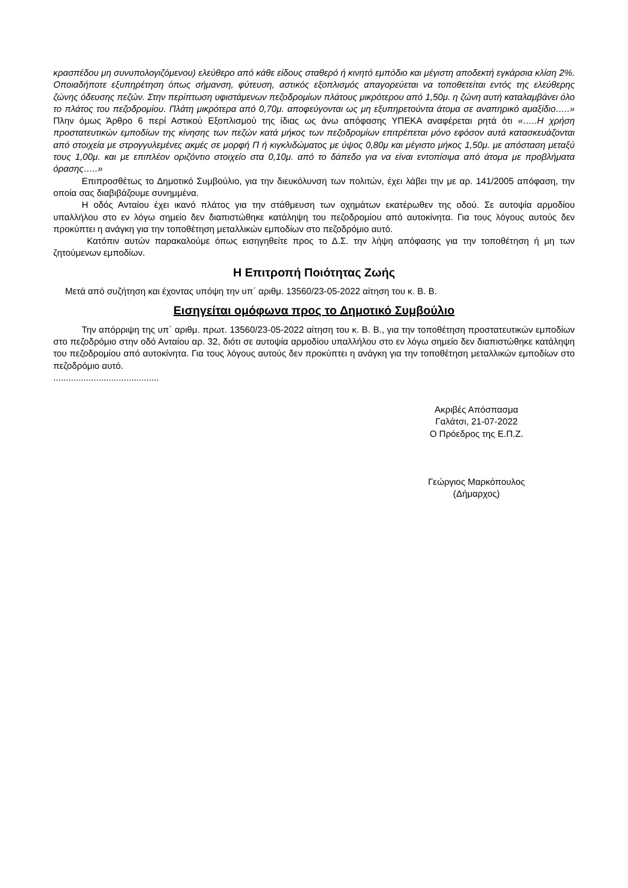κρασπέδου μη συνυπολογιζόμενου) ελεύθερο από κάθε είδους σταθερό ή κινητό εμπόδιο και μέγιστη αποδεκτή εγκάρσια κλίση 2%. Οποιαδήποτε εξυπηρέτηση όπως σήμανση, φύτευση, αστικός εξοπλισμός απαγορεύεται να τοποθετείται εντός της ελεύθερης ζώνης όδευσης πεζών. Στην περίπτωση υφιστάμενων πεζοδρομίων πλάτους μικρότερου από 1,50μ. η ζώνη αυτή καταλαμβάνει όλο το πλάτος του πεζοδρομίου. Πλάτη μικρότερα από 0,70μ. αποφεύγονται ως μη εξυπηρετούντα άτομα σε αναπηρικό αμαξίδιο…..» Πλην όμως Άρθρο 6 περί Αστικού Εξοπλισμού της ίδιας ως άνω απόφασης ΥΠΕΚΑ αναφέρεται ρητά ότι «…..Η χρήση προστατευτικών εμποδίων της κίνησης των πεζών κατά μήκος των πεζοδρομίων επιτρέπεται μόνο εφόσον αυτά κατασκευάζονται από στοιχεία με στρογγυλεμένες ακμές σε μορφή Π ή κιγκλιδώματος με ύψος 0,80μ και μέγιστο μήκος 1,50μ. με απόσταση μεταξύ τους 1,00μ. και με επιπλέον οριζόντιο στοιχείο στα 0,10μ. από το δάπεδο για να είναι εντοπίσιμα από άτομα με προβλήματα όρασης…..»
Επιπροσθέτως το Δημοτικό Συμβούλιο, για την διευκόλυνση των πολιτών, έχει λάβει την με αρ. 141/2005 απόφαση, την οποία σας διαβιβάζουμε συνημμένα.
Η οδός Ανταίου έχει ικανό πλάτος για την στάθμευση των οχημάτων εκατέρωθεν της οδού. Σε αυτοψία αρμοδίου υπαλλήλου στο εν λόγω σημείο δεν διαπιστώθηκε κατάληψη του πεζοδρομίου από αυτοκίνητα. Για τους λόγους αυτούς δεν προκύπτει η ανάγκη για την τοποθέτηση μεταλλικών εμποδίων στο πεζοδρόμιο αυτό.
Κατόπιν αυτών παρακαλούμε όπως εισηγηθείτε προς το Δ.Σ. την λήψη απόφασης για την τοποθέτηση ή μη των ζητούμενων εμποδίων.
Η Επιτροπή Ποιότητας Ζωής
Μετά από συζήτηση και έχοντας υπόψη την υπ΄ αριθμ. 13560/23-05-2022 αίτηση του κ. Β. Β.
Εισηγείται ομόφωνα προς το Δημοτικό Συμβούλιο
Την απόρριψη της υπ΄ αριθμ. πρωτ. 13560/23-05-2022 αίτηση του κ. Β. Β., για την τοποθέτηση προστατευτικών εμποδίων στο πεζοδρόμιο στην οδό Ανταίου αρ. 32, διότι σε αυτοψία αρμοδίου υπαλλήλου στο εν λόγω σημείο δεν διαπιστώθηκε κατάληψη του πεζοδρομίου από αυτοκίνητα. Για τους λόγους αυτούς δεν προκύπτει η ανάγκη για την τοποθέτηση μεταλλικών εμποδίων στο πεζοδρόμιο αυτό.
..........................................
Ακριβές Απόσπασμα
Γαλάτσι, 21-07-2022
Ο Πρόεδρος της Ε.Π.Ζ.
Γεώργιος Μαρκόπουλος
(Δήμαρχος)